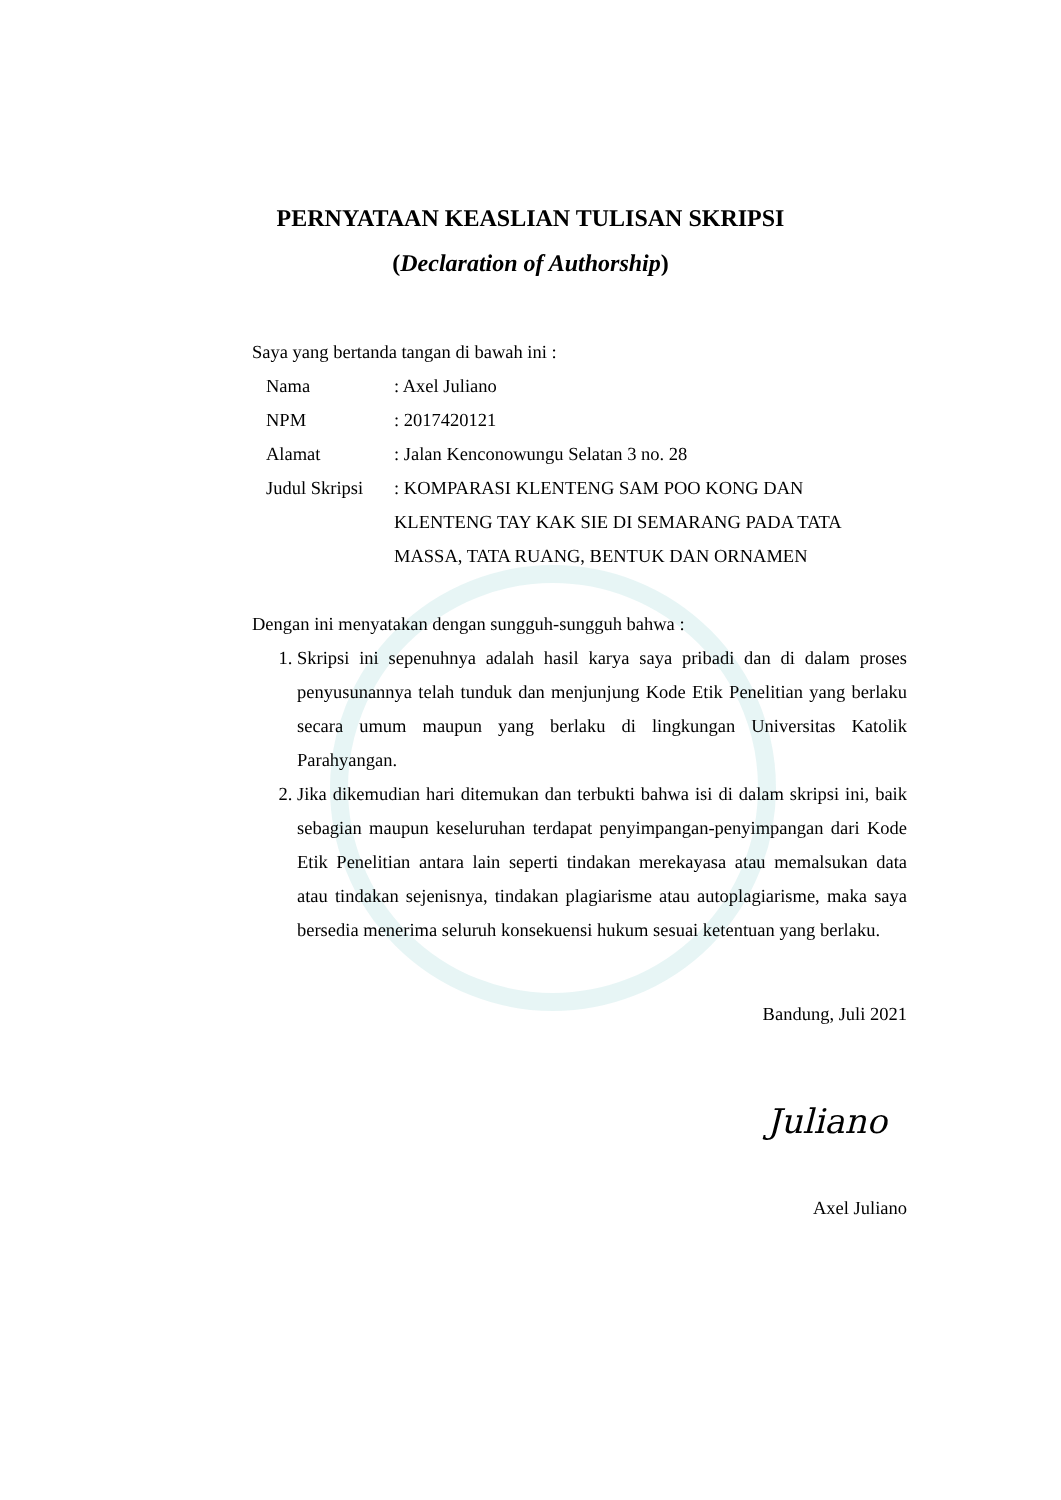PERNYATAAN KEASLIAN TULISAN SKRIPSI
(Declaration of Authorship)
Saya yang bertanda tangan di bawah ini :
| Nama | : Axel Juliano |
| NPM | : 2017420121 |
| Alamat | : Jalan Kenconowungu Selatan 3 no. 28 |
| Judul Skripsi | : KOMPARASI KLENTENG SAM POO KONG DAN KLENTENG TAY KAK SIE DI SEMARANG PADA TATA MASSA, TATA RUANG, BENTUK DAN ORNAMEN |
Dengan ini menyatakan dengan sungguh-sungguh bahwa :
1. Skripsi ini sepenuhnya adalah hasil karya saya pribadi dan di dalam proses penyusunannya telah tunduk dan menjunjung Kode Etik Penelitian yang berlaku secara umum maupun yang berlaku di lingkungan Universitas Katolik Parahyangan.
2. Jika dikemudian hari ditemukan dan terbukti bahwa isi di dalam skripsi ini, baik sebagian maupun keseluruhan terdapat penyimpangan-penyimpangan dari Kode Etik Penelitian antara lain seperti tindakan merekayasa atau memalsukan data atau tindakan sejenisnya, tindakan plagiarisme atau autoplagiarisme, maka saya bersedia menerima seluruh konsekuensi hukum sesuai ketentuan yang berlaku.
Bandung, Juli 2021
Juliano
Axel Juliano